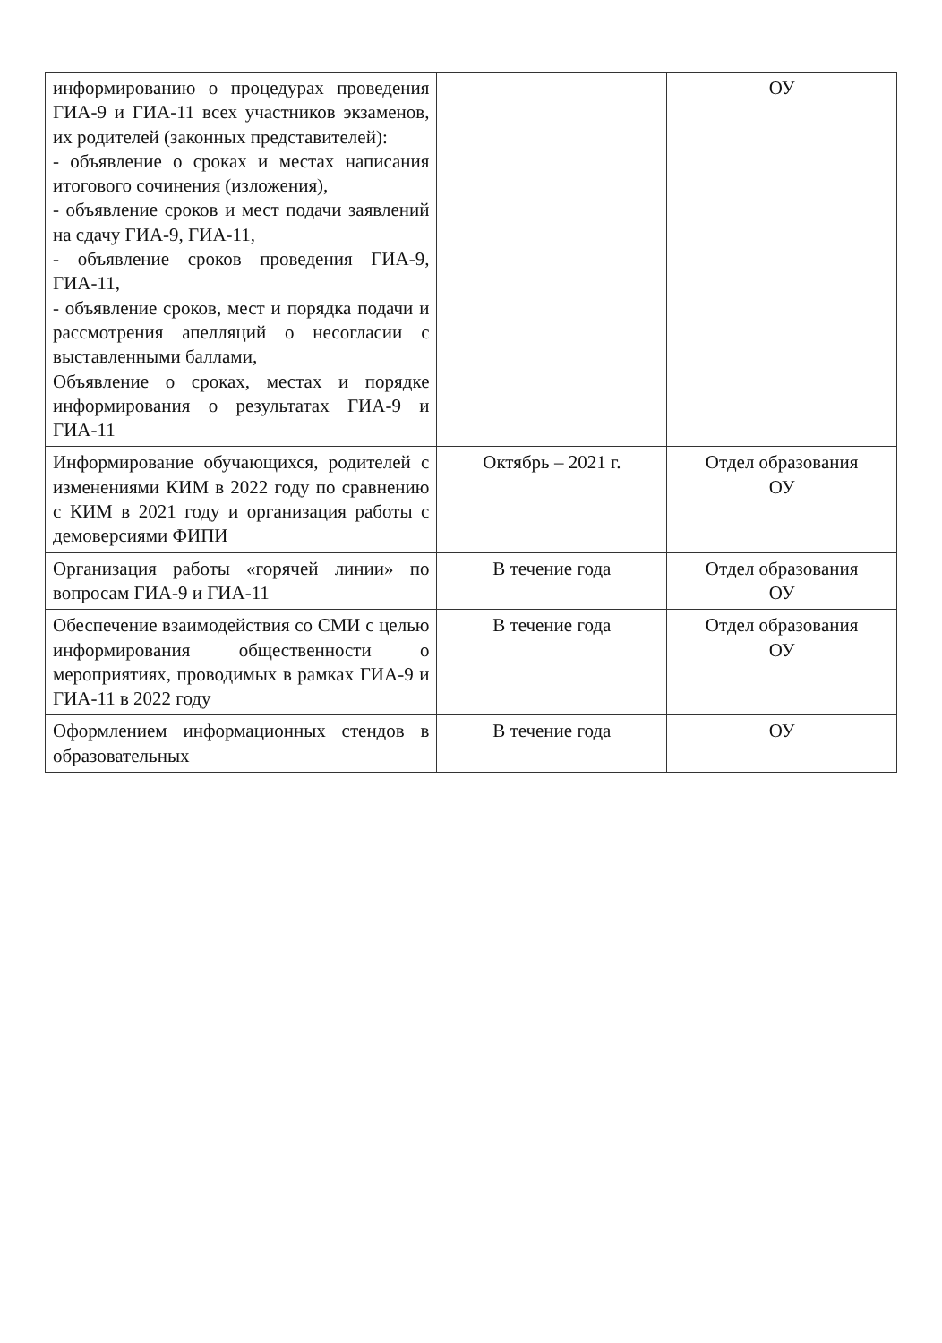| информированию о процедурах проведения ГИА-9 и ГИА-11 всех участников экзаменов, их родителей (законных представителей): - объявление о сроках и местах написания итогового сочинения (изложения), - объявление сроков и мест подачи заявлений на сдачу ГИА-9, ГИА-11, - объявление сроков проведения ГИА-9, ГИА-11, - объявление сроков, мест и порядка подачи и рассмотрения апелляций о несогласии с выставленными баллами, Объявление о сроках, местах и порядке информирования о результатах ГИА-9 и ГИА-11 | | ОУ |
| Информирование обучающихся, родителей с изменениями КИМ в 2022 году по сравнению с КИМ в 2021 году и организация работы с демоверсиями ФИПИ | Октябрь – 2021 г. | Отдел образования ОУ |
| Организация работы «горячей линии» по вопросам ГИА-9 и ГИА-11 | В течение года | Отдел образования ОУ |
| Обеспечение взаимодействия со СМИ с целью информирования общественности о мероприятиях, проводимых в рамках ГИА-9 и ГИА-11 в 2022 году | В течение года | Отдел образования ОУ |
| Оформлением информационных стендов в образовательных | В течение года | ОУ |